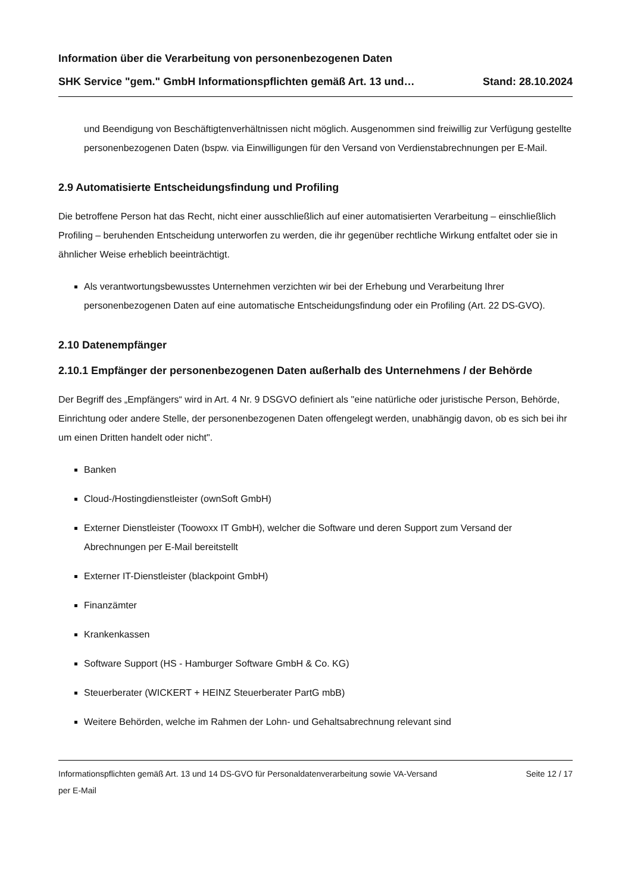Information über die Verarbeitung von personenbezogenen Daten
SHK Service "gem." GmbH Informationspflichten gemäß Art. 13 und… Stand: 28.10.2024
und Beendigung von Beschäftigtenverhältnissen nicht möglich. Ausgenommen sind freiwillig zur Verfügung gestellte personenbezogenen Daten (bspw. via Einwilligungen für den Versand von Verdienstabrechnungen per E-Mail.
2.9 Automatisierte Entscheidungsfindung und Profiling
Die betroffene Person hat das Recht, nicht einer ausschließlich auf einer automatisierten Verarbeitung – einschließlich Profiling – beruhenden Entscheidung unterworfen zu werden, die ihr gegenüber rechtliche Wirkung entfaltet oder sie in ähnlicher Weise erheblich beeinträchtigt.
Als verantwortungsbewusstes Unternehmen verzichten wir bei der Erhebung und Verarbeitung Ihrer personenbezogenen Daten auf eine automatische Entscheidungsfindung oder ein Profiling (Art. 22 DS-GVO).
2.10 Datenempfänger
2.10.1 Empfänger der personenbezogenen Daten außerhalb des Unternehmens / der Behörde
Der Begriff des „Empfängers“ wird in Art. 4 Nr. 9 DSGVO definiert als "eine natürliche oder juristische Person, Behörde, Einrichtung oder andere Stelle, der personenbezogenen Daten offengelegt werden, unabhängig davon, ob es sich bei ihr um einen Dritten handelt oder nicht".
Banken
Cloud-/Hostingdienstleister (ownSoft GmbH)
Externer Dienstleister (Toowoxx IT GmbH), welcher die Software und deren Support zum Versand der Abrechnungen per E-Mail bereitstellt
Externer IT-Dienstleister (blackpoint GmbH)
Finanzämter
Krankenkassen
Software Support (HS - Hamburger Software GmbH & Co. KG)
Steuerberater (WICKERT + HEINZ Steuerberater PartG mbB)
Weitere Behörden, welche im Rahmen der Lohn- und Gehaltsabrechnung relevant sind
Informationspflichten gemäß Art. 13 und 14 DS-GVO für Personaldatenverarbeitung sowie VA-Versand per E-Mail Seite 12 / 17